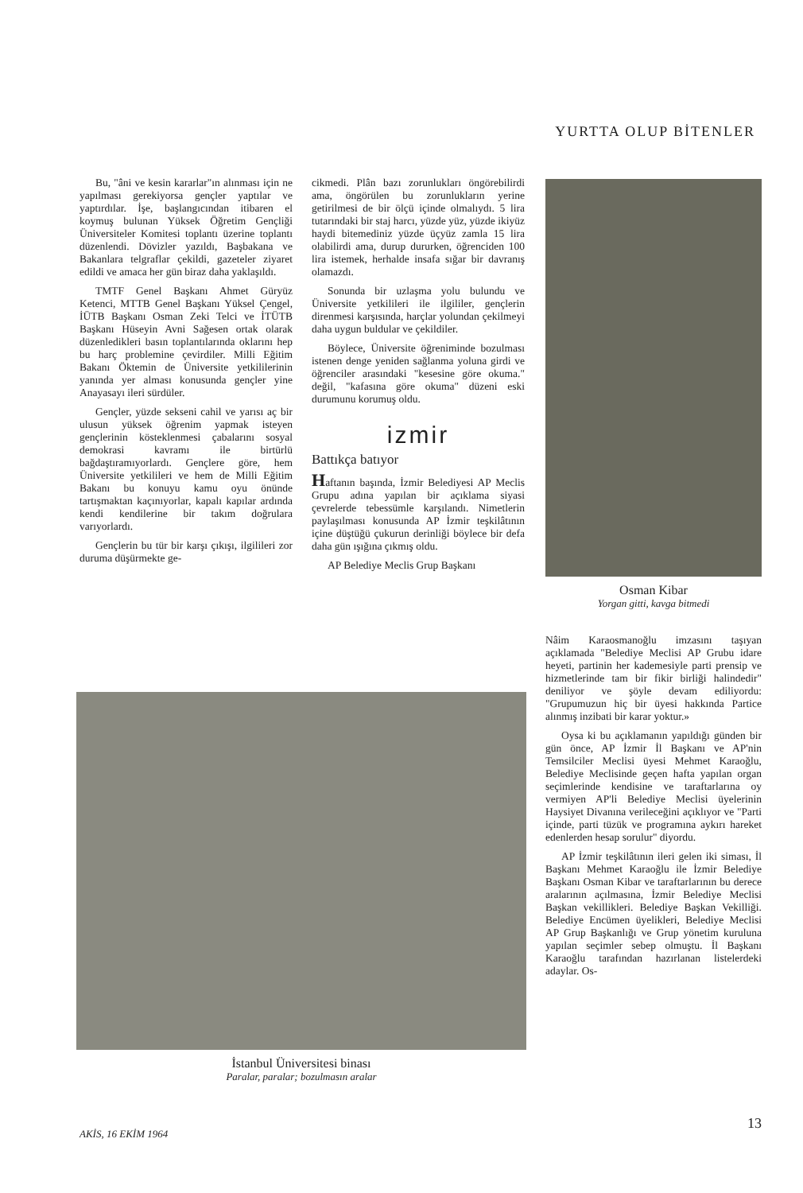YURTTA OLUP BİTENLER
Bu, "âni ve kesin kararlar"ın alınması için ne yapılması gerekiyorsa gençler yaptılar ve yaptırdılar. İşe, başlangıcından itibaren el koymuş bulunan Yüksek Öğretim Gençliği Üniversiteler Komitesi toplantı üzerine toplantı düzenlendi. Dövizler yazıldı, Başbakana ve Bakanlara telgraflar çekildi, gazeteler ziyaret edildi ve amaca her gün biraz daha yaklaşıldı.
TMTF Genel Başkanı Ahmet Güryüz Ketenci, MTTB Genel Başkanı Yüksel Çengel, İÜTB Başkanı Osman Zeki Telci ve İTÜTB Başkanı Hüseyin Avni Sağesen ortak olarak düzenledikleri basın toplantılarında oklarını hep bu harç problemine çevirdiler. Milli Eğitim Bakanı Öktemin de Üniversite yetkililerinin yanında yer alması konusunda gençler yine Anayasayı ileri sürdüler.
Gençler, yüzde sekseni cahil ve yarısı aç bir ulusun yüksek öğrenim yapmak isteyen gençlerinin kösteklenmesi çabalarını sosyal demokrasi kavramı ile birtürlü bağdaştıramıyorlardı. Gençlere göre, hem Üniversite yetkilileri ve hem de Milli Eğitim Bakanı bu konuyu kamu oyu önünde tartışmaktan kaçınıyorlar, kapalı kapılar ardında kendi kendilerine bir takım doğrulara varıyorlardı.
Gençlerin bu tür bir karşı çıkışı, ilgilileri zor duruma düşürmekte ge-
cikmedi. Plân bazı zorunlukları öngörebilirdi ama, öngörülen bu zorunlukların yerine getirilmesi de bir ölçü içinde olmalıydı. 5 lira tutarındaki bir staj harcı, yüzde yüz, yüzde ikiyüz haydi bitemediniz yüzde üçyüz zamla 15 lira olabilirdi ama, durup dururken, öğrenciden 100 lira istemek, herhalde insafa sığar bir davranış olamazdı.
Sonunda bir uzlaşma yolu bulundu ve Üniversite yetkilileri ile ilgililer, gençlerin direnmesi karşısında, harçlar yolundan çekilmeyi daha uygun buldular ve çekildiler.
Böylece, Üniversite öğreniminde bozulması istenen denge yeniden sağlanma yoluna girdi ve öğrenciler arasındaki "kesesine göre okuma." değil, "kafasına göre okuma" düzeni eski durumunu korumuş oldu.
izmir
Battıkça batıyor
Haftanın başında, İzmir Belediyesi AP Meclis Grupu adına yapılan bir açıklama siyasi çevrelerde tebessümle karşılandı. Nimetlerin paylaşılması konusunda AP İzmir teşkilâtının içine düştüğü çukurun derinliği böylece bir defa daha gün ışığına çıkmış oldu.
AP Belediye Meclis Grup Başkanı
Osman Kibar
Yorgan gitti, kavga bitmedi
Nâim Karaosmanoğlu imzasını taşıyan açıklamada "Belediye Meclisi AP Grubu idare heyeti, partinin her kademesiyle parti prensip ve hizmetlerinde tam bir fikir birliği halindedir" deniliyor ve şöyle devam ediliyordu: "Grupumuzun hiç bir üyesi hakkında Partice alınmış inzibati bir karar yoktur.»
Oysa ki bu açıklamanın yapıldığı günden bir gün önce, AP İzmir İl Başkanı ve AP'nin Temsilciler Meclisi üyesi Mehmet Karaoğlu, Belediye Meclisinde geçen hafta yapılan organ seçimlerinde kendisine ve taraftarlarına oy vermiyen AP'li Belediye Meclisi üyelerinin Haysiyet Divanına verileceğini açıklıyor ve "Parti içinde, parti tüzük ve programına aykırı hareket edenlerden hesap sorulur" diyordu.
AP İzmir teşkilâtının ileri gelen iki siması, İl Başkanı Mehmet Karaoğlu ile İzmir Belediye Başkanı Osman Kibar ve taraftarlarının bu derece aralarının açılmasına, İzmir Belediye Meclisi Başkan vekillikleri. Belediye Başkan Vekilliği. Belediye Encümen üyelikleri, Belediye Meclisi AP Grup Başkanlığı ve Grup yönetim kuruluna yapılan seçimler sebep olmuştu. İl Başkanı Karaoğlu tarafından hazırlanan listelerdeki adaylar. Os-
İstanbul Üniversitesi binası
Paralar, paralar; bozulmasın aralar
AKİS, 16 EKİM 1964
13